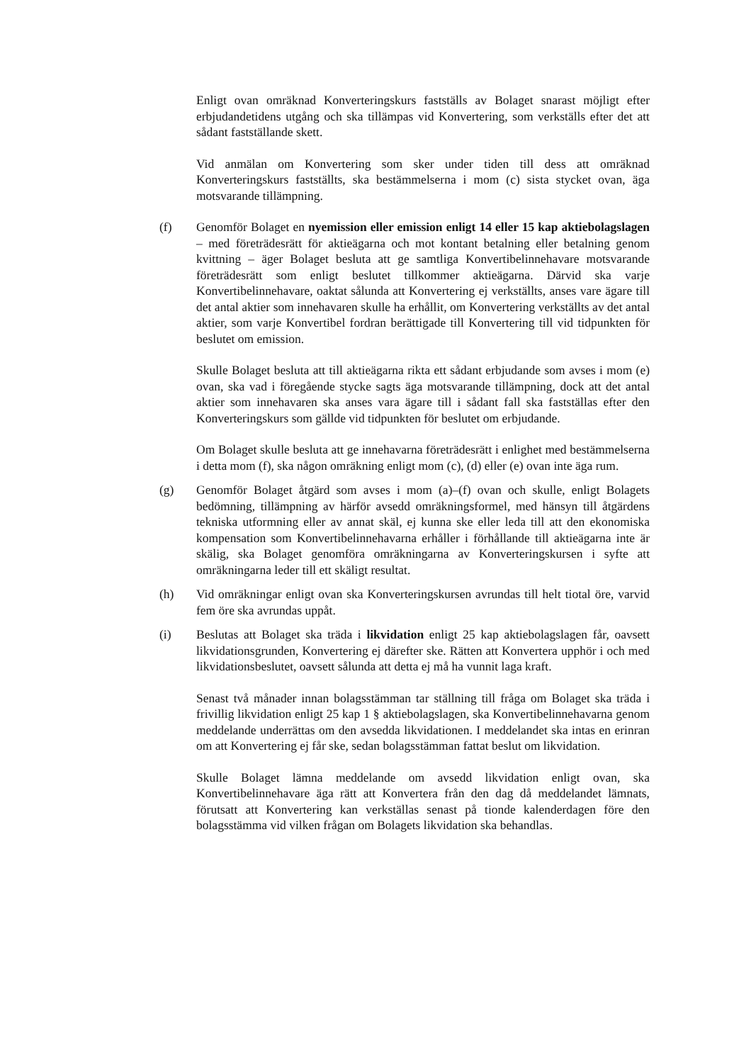Enligt ovan omräknad Konverteringskurs fastställs av Bolaget snarast möjligt efter erbjudandetidens utgång och ska tillämpas vid Konvertering, som verkställs efter det att sådant fastställande skett.
Vid anmälan om Konvertering som sker under tiden till dess att omräknad Konverteringskurs fastställts, ska bestämmelserna i mom (c) sista stycket ovan, äga motsvarande tillämpning.
(f) Genomför Bolaget en nyemission eller emission enligt 14 eller 15 kap aktiebolagslagen – med företrädesrätt för aktieägarna och mot kontant betalning eller betalning genom kvittning – äger Bolaget besluta att ge samtliga Konvertibelinnehavare motsvarande företrädesrätt som enligt beslutet tillkommer aktieägarna. Därvid ska varje Konvertibelinnehavare, oaktat sålunda att Konvertering ej verkställts, anses vare ägare till det antal aktier som innehavaren skulle ha erhållit, om Konvertering verkställts av det antal aktier, som varje Konvertibel fordran berättigade till Konvertering till vid tidpunkten för beslutet om emission.
Skulle Bolaget besluta att till aktieägarna rikta ett sådant erbjudande som avses i mom (e) ovan, ska vad i föregående stycke sagts äga motsvarande tillämpning, dock att det antal aktier som innehavaren ska anses vara ägare till i sådant fall ska fastställas efter den Konverteringskurs som gällde vid tidpunkten för beslutet om erbjudande.
Om Bolaget skulle besluta att ge innehavarna företrädesrätt i enlighet med bestämmelserna i detta mom (f), ska någon omräkning enligt mom (c), (d) eller (e) ovan inte äga rum.
(g) Genomför Bolaget åtgärd som avses i mom (a)–(f) ovan och skulle, enligt Bolagets bedömning, tillämpning av härför avsedd omräkningsformel, med hänsyn till åtgärdens tekniska utformning eller av annat skäl, ej kunna ske eller leda till att den ekonomiska kompensation som Konvertibelinnehavarna erhåller i förhållande till aktieägarna inte är skälig, ska Bolaget genomföra omräkningarna av Konverteringskursen i syfte att omräkningarna leder till ett skäligt resultat.
(h) Vid omräkningar enligt ovan ska Konverteringskursen avrundas till helt tiotal öre, varvid fem öre ska avrundas uppåt.
(i) Beslutas att Bolaget ska träda i likvidation enligt 25 kap aktiebolagslagen får, oavsett likvidationsgrunden, Konvertering ej därefter ske. Rätten att Konvertera upphör i och med likvidationsbeslutet, oavsett sålunda att detta ej må ha vunnit laga kraft.
Senast två månader innan bolagsstämman tar ställning till fråga om Bolaget ska träda i frivillig likvidation enligt 25 kap 1 § aktiebolagslagen, ska Konvertibelinnehavarna genom meddelande underrättas om den avsedda likvidationen. I meddelandet ska intas en erinran om att Konvertering ej får ske, sedan bolagsstämman fattat beslut om likvidation.
Skulle Bolaget lämna meddelande om avsedd likvidation enligt ovan, ska Konvertibelinnehavare äga rätt att Konvertera från den dag då meddelandet lämnats, förutsatt att Konvertering kan verkställas senast på tionde kalenderdagen före den bolagsstämma vid vilken frågan om Bolagets likvidation ska behandlas.